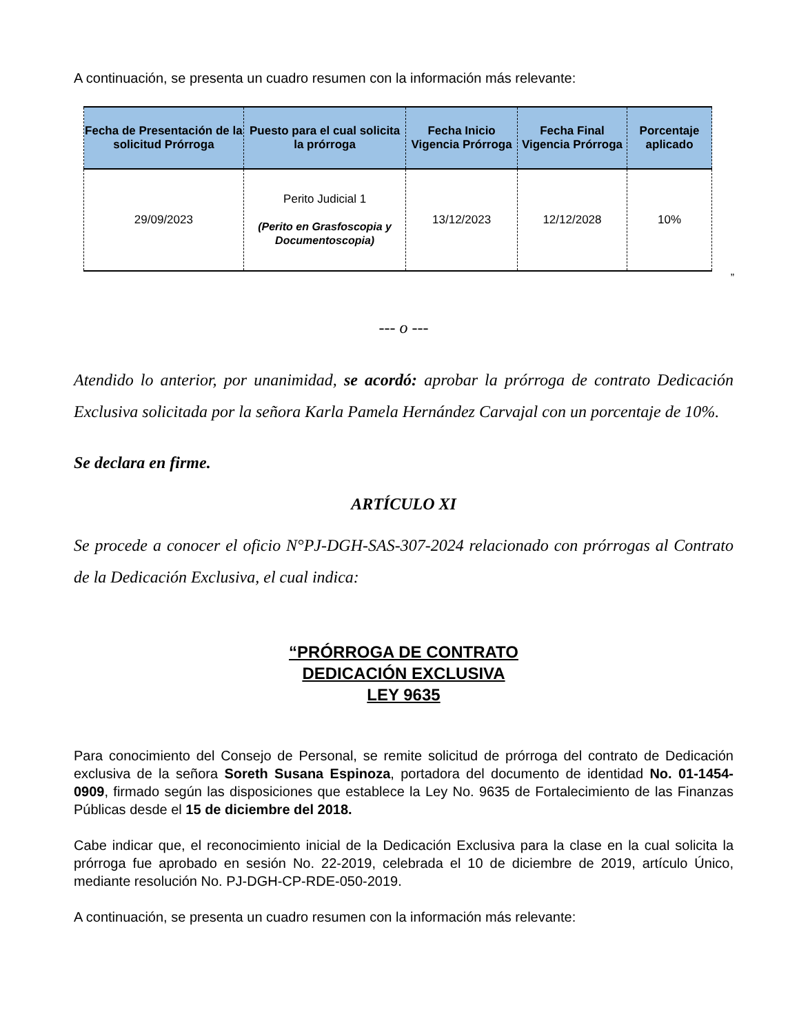A continuación, se presenta un cuadro resumen con la información más relevante:
| Fecha de Presentación de la solicitud Prórroga | Puesto para el cual solicita la prórroga | Fecha Inicio Vigencia Prórroga | Fecha Final Vigencia Prórroga | Porcentaje aplicado |
| --- | --- | --- | --- | --- |
| 29/09/2023 | Perito Judicial 1 (Perito en Grasfoscopia y Documentoscopia) | 13/12/2023 | 12/12/2028 | 10% |
”
--- o ---
Atendido lo anterior, por unanimidad, se acordó: aprobar la prórroga de contrato Dedicación Exclusiva solicitada por la señora Karla Pamela Hernández Carvajal con un porcentaje de 10%.
Se declara en firme.
ARTÍCULO XI
Se procede a conocer el oficio N°PJ-DGH-SAS-307-2024 relacionado con prórrogas al Contrato de la Dedicación Exclusiva, el cual indica:
“PRÓRROGA DE CONTRATO
DEDICACIÓN EXCLUSIVA
LEY 9635
Para conocimiento del Consejo de Personal, se remite solicitud de prórroga del contrato de Dedicación exclusiva de la señora Soreth Susana Espinoza, portadora del documento de identidad No. 01-1454-0909, firmado según las disposiciones que establece la Ley No. 9635 de Fortalecimiento de las Finanzas Públicas desde el 15 de diciembre del 2018.
Cabe indicar que, el reconocimiento inicial de la Dedicación Exclusiva para la clase en la cual solicita la prórroga fue aprobado en sesión No. 22-2019, celebrada el 10 de diciembre de 2019, artículo Único, mediante resolución No. PJ-DGH-CP-RDE-050-2019.
A continuación, se presenta un cuadro resumen con la información más relevante: